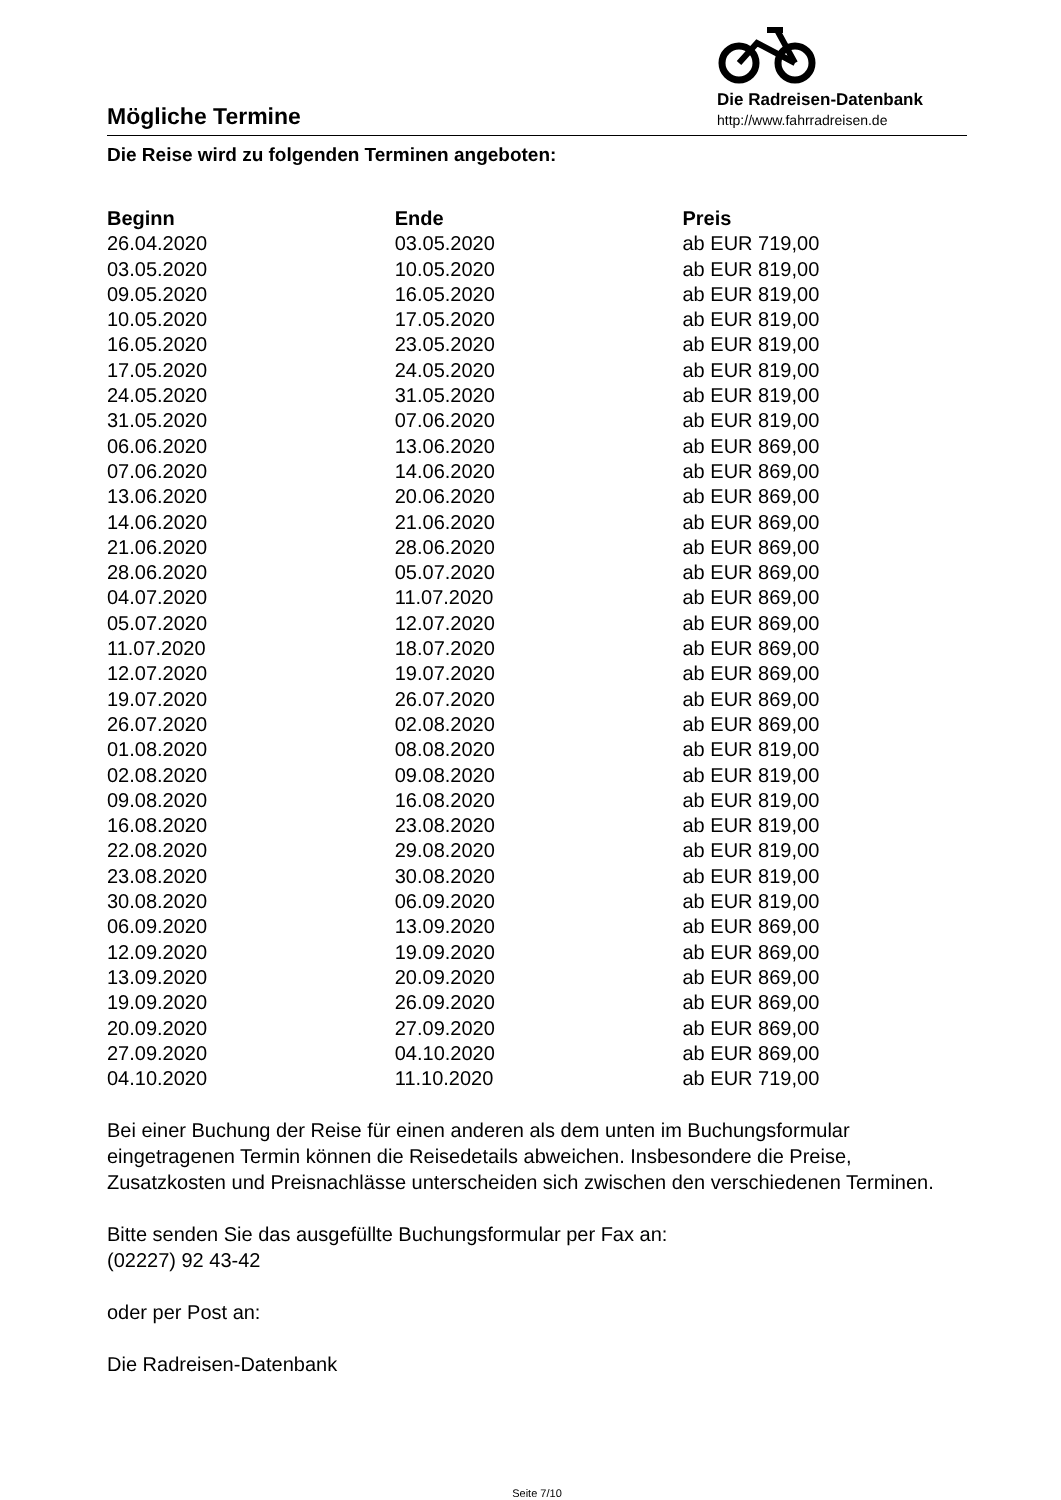Mögliche Termine
Die Radreisen-Datenbank
http://www.fahrradreisen.de
Die Reise wird zu folgenden Terminen angeboten:
| Beginn | Ende | Preis |
| --- | --- | --- |
| 26.04.2020 | 03.05.2020 | ab EUR 719,00 |
| 03.05.2020 | 10.05.2020 | ab EUR 819,00 |
| 09.05.2020 | 16.05.2020 | ab EUR 819,00 |
| 10.05.2020 | 17.05.2020 | ab EUR 819,00 |
| 16.05.2020 | 23.05.2020 | ab EUR 819,00 |
| 17.05.2020 | 24.05.2020 | ab EUR 819,00 |
| 24.05.2020 | 31.05.2020 | ab EUR 819,00 |
| 31.05.2020 | 07.06.2020 | ab EUR 819,00 |
| 06.06.2020 | 13.06.2020 | ab EUR 869,00 |
| 07.06.2020 | 14.06.2020 | ab EUR 869,00 |
| 13.06.2020 | 20.06.2020 | ab EUR 869,00 |
| 14.06.2020 | 21.06.2020 | ab EUR 869,00 |
| 21.06.2020 | 28.06.2020 | ab EUR 869,00 |
| 28.06.2020 | 05.07.2020 | ab EUR 869,00 |
| 04.07.2020 | 11.07.2020 | ab EUR 869,00 |
| 05.07.2020 | 12.07.2020 | ab EUR 869,00 |
| 11.07.2020 | 18.07.2020 | ab EUR 869,00 |
| 12.07.2020 | 19.07.2020 | ab EUR 869,00 |
| 19.07.2020 | 26.07.2020 | ab EUR 869,00 |
| 26.07.2020 | 02.08.2020 | ab EUR 869,00 |
| 01.08.2020 | 08.08.2020 | ab EUR 819,00 |
| 02.08.2020 | 09.08.2020 | ab EUR 819,00 |
| 09.08.2020 | 16.08.2020 | ab EUR 819,00 |
| 16.08.2020 | 23.08.2020 | ab EUR 819,00 |
| 22.08.2020 | 29.08.2020 | ab EUR 819,00 |
| 23.08.2020 | 30.08.2020 | ab EUR 819,00 |
| 30.08.2020 | 06.09.2020 | ab EUR 819,00 |
| 06.09.2020 | 13.09.2020 | ab EUR 869,00 |
| 12.09.2020 | 19.09.2020 | ab EUR 869,00 |
| 13.09.2020 | 20.09.2020 | ab EUR 869,00 |
| 19.09.2020 | 26.09.2020 | ab EUR 869,00 |
| 20.09.2020 | 27.09.2020 | ab EUR 869,00 |
| 27.09.2020 | 04.10.2020 | ab EUR 869,00 |
| 04.10.2020 | 11.10.2020 | ab EUR 719,00 |
Bei einer Buchung der Reise für einen anderen als dem unten im Buchungsformular eingetragenen Termin können die Reisedetails abweichen. Insbesondere die Preise, Zusatzkosten und Preisnachlässe unterscheiden sich zwischen den verschiedenen Terminen.
Bitte senden Sie das ausgefüllte Buchungsformular per Fax an:
(02227) 92 43-42
oder per Post an:
Die Radreisen-Datenbank
Seite 7/10